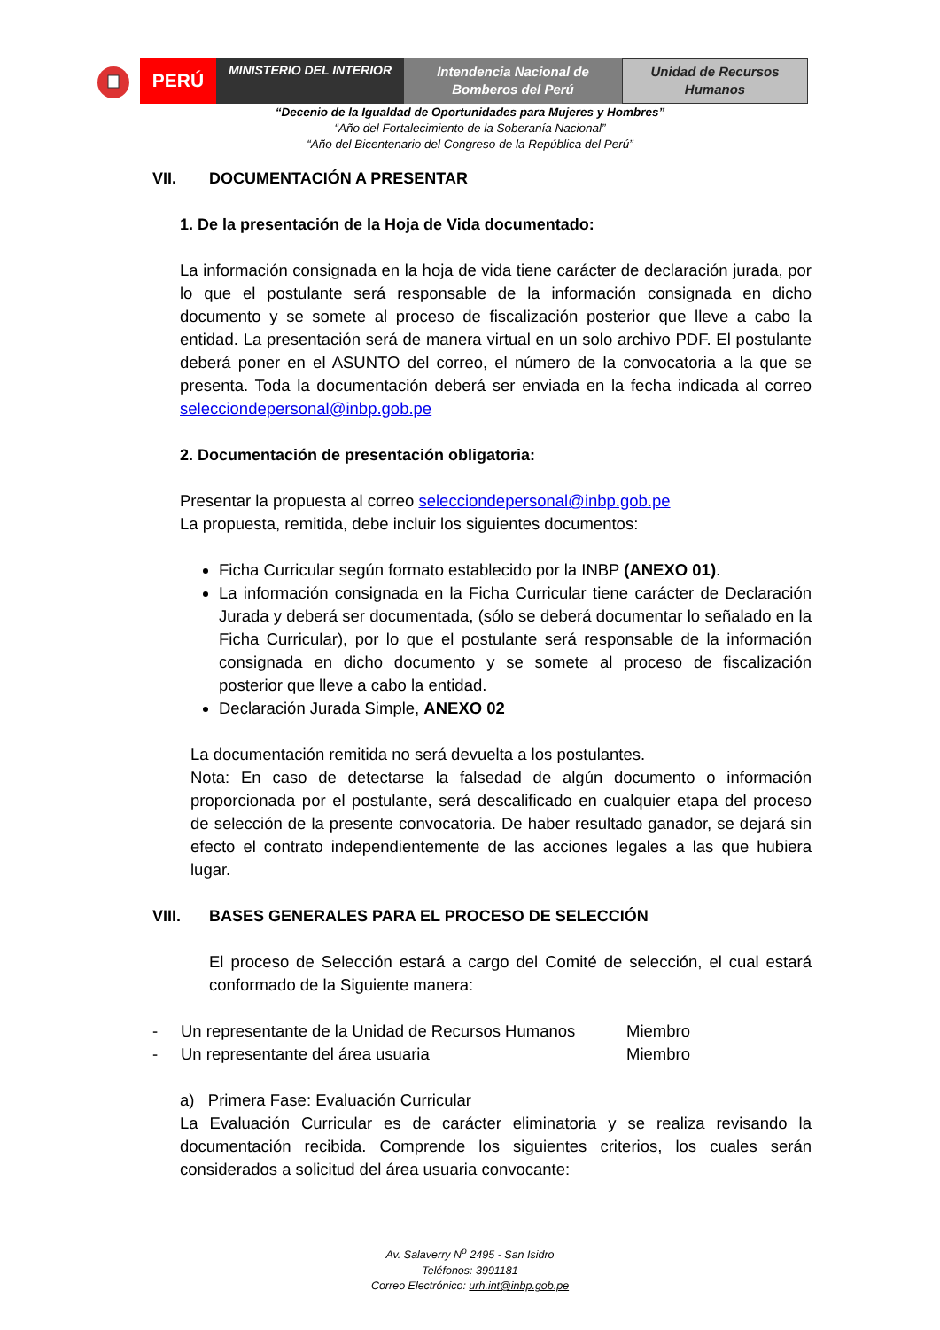PERÚ
MINISTERIO DEL INTERIOR
Intendencia Nacional de
Bomberos del Perú
Unidad de Recursos
Humanos
“Decenio de la Igualdad de Oportunidades para Mujeres y Hombres”
“Año del Fortalecimiento de la Soberanía Nacional”
“Año del Bicentenario del Congreso de la República del Perú”
VII. DOCUMENTACIÓN A PRESENTAR
1. De la presentación de la Hoja de Vida documentado:
La información consignada en la hoja de vida tiene carácter de declaración jurada, por lo que el postulante será responsable de la información consignada en dicho documento y se somete al proceso de fiscalización posterior que lleve a cabo la entidad. La presentación será de manera virtual en un solo archivo PDF. El postulante deberá poner en el ASUNTO del correo, el número de la convocatoria a la que se presenta. Toda la documentación deberá ser enviada en la fecha indicada al correo selecciondepersonal@inbp.gob.pe
2. Documentación de presentación obligatoria:
Presentar la propuesta al correo selecciondepersonal@inbp.gob.pe
La propuesta, remitida, debe incluir los siguientes documentos:
Ficha Curricular según formato establecido por la INBP (ANEXO 01).
La información consignada en la Ficha Curricular tiene carácter de Declaración Jurada y deberá ser documentada, (sólo se deberá documentar lo señalado en la Ficha Curricular), por lo que el postulante será responsable de la información consignada en dicho documento y se somete al proceso de fiscalización posterior que lleve a cabo la entidad.
Declaración Jurada Simple, ANEXO 02
La documentación remitida no será devuelta a los postulantes.
Nota: En caso de detectarse la falsedad de algún documento o información proporcionada por el postulante, será descalificado en cualquier etapa del proceso de selección de la presente convocatoria. De haber resultado ganador, se dejará sin efecto el contrato independientemente de las acciones legales a las que hubiera lugar.
VIII. BASES GENERALES PARA EL PROCESO DE SELECCIÓN
El proceso de Selección estará a cargo del Comité de selección, el cual estará conformado de la Siguiente manera:
- Un representante de la Unidad de Recursos Humanos Miembro
- Un representante del área usuaria Miembro
a) Primera Fase: Evaluación Curricular
La Evaluación Curricular es de carácter eliminatoria y se realiza revisando la documentación recibida. Comprende los siguientes criterios, los cuales serán considerados a solicitud del área usuaria convocante:
Av. Salaverry N<sup>o</sup> 2495 - San Isidro
Teléfonos: 3991181
Correo Electrónico: urh.int@inbp.gob.pe